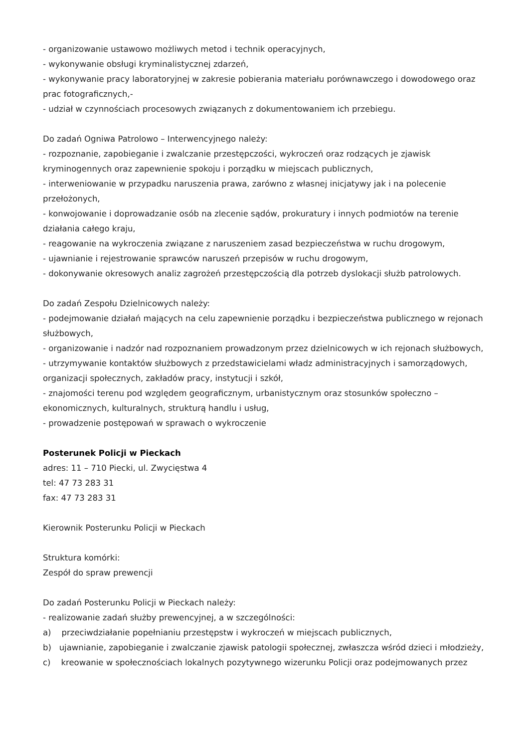- organizowanie ustawowo możliwych metod i technik operacyjnych,
- wykonywanie obsługi kryminalistycznej zdarzeń,
- wykonywanie pracy laboratoryjnej w zakresie pobierania materiału porównawczego i dowodowego oraz prac fotograficznych,-
- udział w czynnościach procesowych związanych z dokumentowaniem ich przebiegu.
Do zadań Ogniwa Patrolowo – Interwencyjnego należy:
- rozpoznanie, zapobieganie i zwalczanie przestępczości, wykroczeń oraz rodzących je zjawisk kryminogennych oraz zapewnienie spokoju i porządku w miejscach publicznych,
- interweniowanie w przypadku naruszenia prawa, zarówno z własnej inicjatywy jak i na polecenie przełożonych,
- konwojowanie i doprowadzanie osób na zlecenie sądów, prokuratury i innych podmiotów na terenie działania całego kraju,
- reagowanie na wykroczenia związane z naruszeniem zasad bezpieczeństwa w ruchu drogowym,
- ujawnianie i rejestrowanie sprawców naruszeń przepisów w ruchu drogowym,
- dokonywanie okresowych analiz zagrożeń przestępczością dla potrzeb dyslokacji służb patrolowych.
Do zadań Zespołu Dzielnicowych należy:
- podejmowanie działań mających na celu zapewnienie porządku i bezpieczeństwa publicznego w rejonach służbowych,
- organizowanie i nadzór nad rozpoznaniem prowadzonym przez dzielnicowych w ich rejonach służbowych,
- utrzymywanie kontaktów służbowych z przedstawicielami władz administracyjnych i samorządowych, organizacji społecznych, zakładów pracy, instytucji i szkół,
- znajomości terenu pod względem geograficznym, urbanistycznym oraz stosunków społeczno – ekonomicznych, kulturalnych, strukturą handlu i usług,
- prowadzenie postępowań w sprawach o wykroczenie
Posterunek Policji w Pieckach
adres: 11 – 710 Piecki, ul. Zwycięstwa 4
tel: 47 73 283 31
fax: 47 73 283 31
Kierownik Posterunku Policji w Pieckach
Struktura komórki:
Zespół do spraw prewencji
Do zadań Posterunku Policji w Pieckach należy:
- realizowanie zadań służby prewencyjnej, a w szczególności:
a) przeciwdziałanie popełnianiu przestępstw i wykroczeń w miejscach publicznych,
b) ujawnianie, zapobieganie i zwalczanie zjawisk patologii społecznej, zwłaszcza wśród dzieci i młodzieży,
c) kreowanie w społecznościach lokalnych pozytywnego wizerunku Policji oraz podejmowanych przez